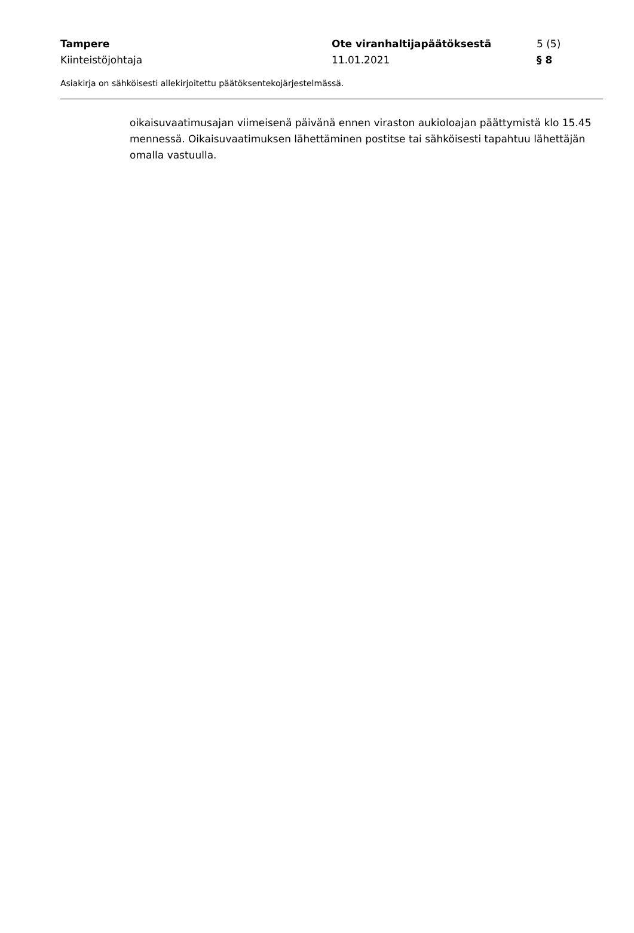Tampere Ote viranhaltijapäätöksestä 5 (5)
Kiinteistöjohtaja 11.01.2021 § 8
Asiakirja on sähköisesti allekirjoitettu päätöksentekojärjestelmässä.
oikaisuvaatimusajan viimeisenä päivänä ennen viraston aukioloajan päättymistä klo 15.45 mennessä. Oikaisuvaatimuksen lähettäminen postitse tai sähköisesti tapahtuu lähettäjän omalla vastuulla.